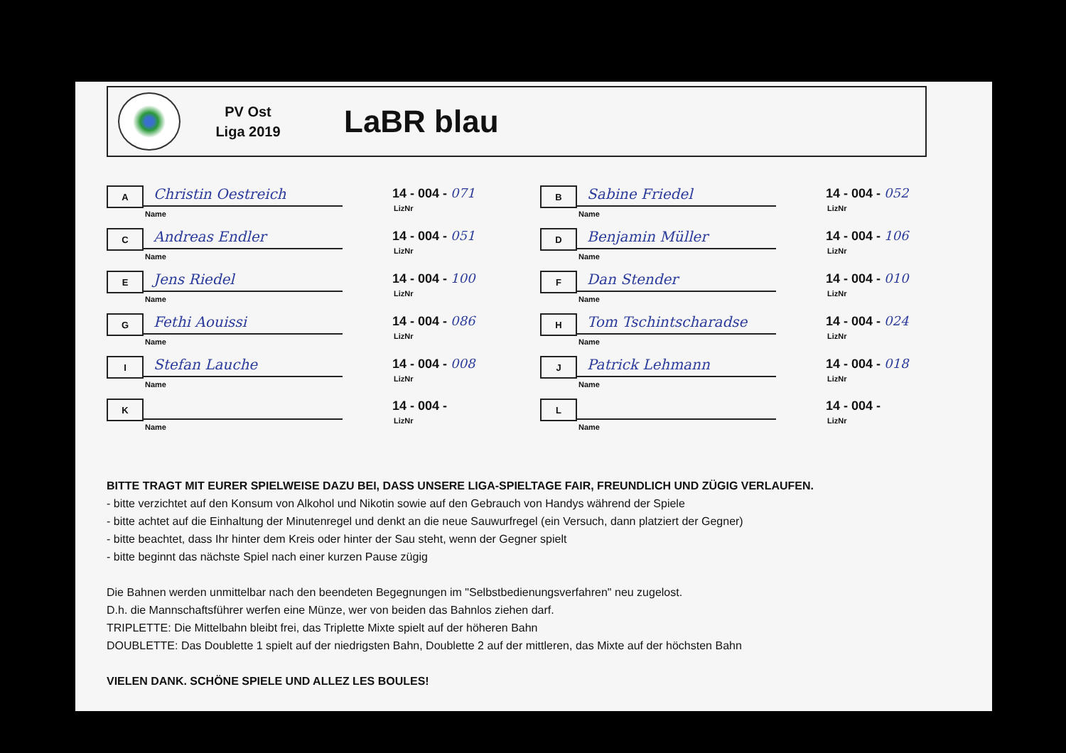PV Ost
Liga 2019
LaBR blau
A
Christin Oestreich
Name
14 - 004 - 071
LizNr
B
Sabine Friedel
Name
14 - 004 - 052
LizNr
C
Andreas Endler
Name
14 - 004 - 051
LizNr
D
Benjamin Müller
Name
14 - 004 - 106
LizNr
E
Jens Riedel
Name
14 - 004 - 100
LizNr
F
Dan Stender
Name
14 - 004 - 010
LizNr
G
Fethi Aouissi
Name
14 - 004 - 086
LizNr
H
Tom Tschintscharadse
Name
14 - 004 - 024
LizNr
I
Stefan Lauche
Name
14 - 004 - 008
LizNr
J
Patrick Lehmann
Name
14 - 004 - 018
LizNr
K
Name
14 - 004 -
LizNr
L
Name
14 - 004 -
LizNr
BITTE TRAGT MIT EURER SPIELWEISE DAZU BEI, DASS UNSERE LIGA-SPIELTAGE FAIR, FREUNDLICH UND ZÜGIG VERLAUFEN.
- bitte verzichtet auf den Konsum von Alkohol und Nikotin sowie auf den Gebrauch von Handys während der Spiele
- bitte achtet auf die Einhaltung der Minutenregel und denkt an die neue Sauwurfregel (ein Versuch, dann platziert der Gegner)
- bitte beachtet, dass Ihr hinter dem Kreis oder hinter der Sau steht, wenn der Gegner spielt
- bitte beginnt das nächste Spiel nach einer kurzen Pause zügig
Die Bahnen werden unmittelbar nach den beendeten Begegnungen im "Selbstbedienungsverfahren" neu zugelost.
D.h. die Mannschaftsführer werfen eine Münze, wer von beiden das Bahnlos ziehen darf.
TRIPLETTE: Die Mittelbahn bleibt frei, das Triplette Mixte spielt auf der höheren Bahn
DOUBLETTE: Das Doublette 1 spielt auf der niedrigsten Bahn, Doublette 2 auf der mittleren, das Mixte auf der höchsten Bahn
VIELEN DANK. SCHÖNE SPIELE UND ALLEZ LES BOULES!